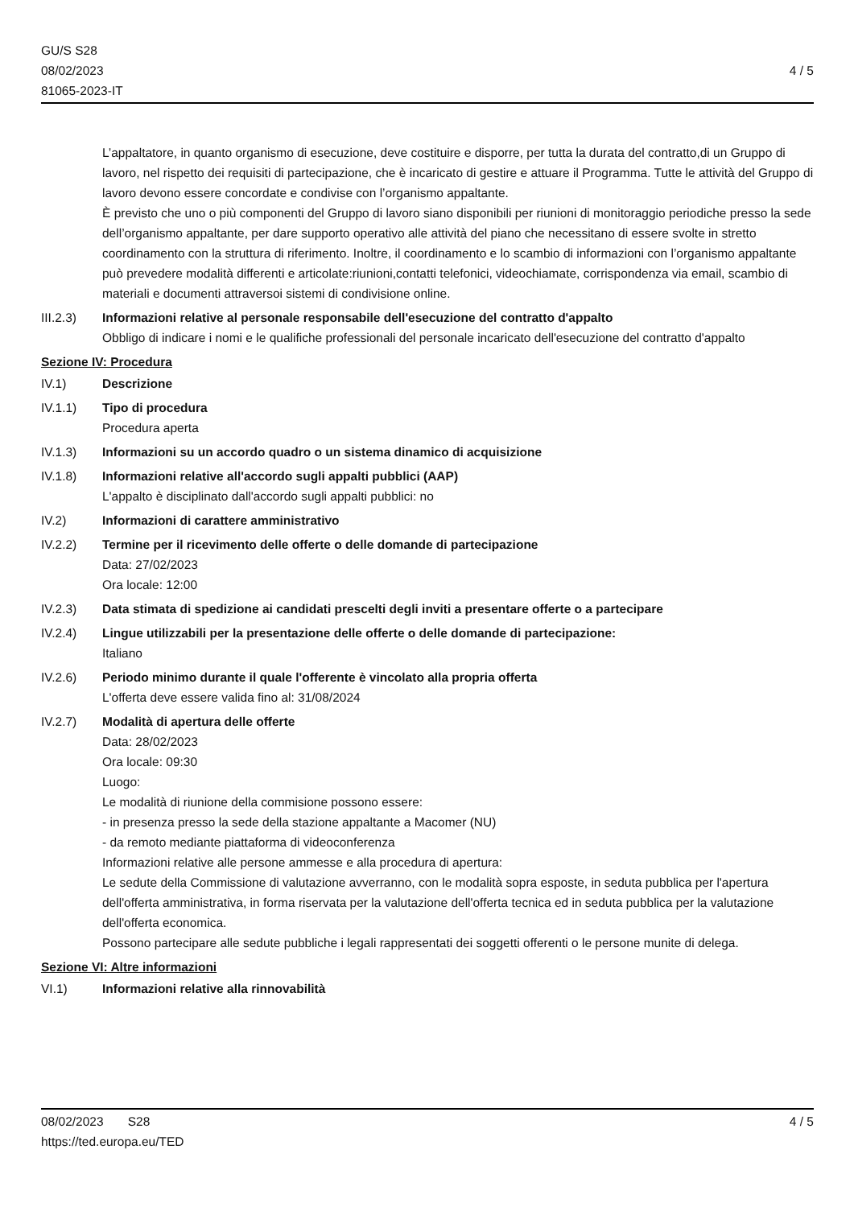GU/S S28
08/02/2023
81065-2023-IT
4 / 5
L’appaltatore, in quanto organismo di esecuzione, deve costituire e disporre, per tutta la durata del contratto,di un Gruppo di lavoro, nel rispetto dei requisiti di partecipazione, che è incaricato di gestire e attuare il Programma. Tutte le attività del Gruppo di lavoro devono essere concordate e condivise con l’organismo appaltante.
È previsto che uno o più componenti del Gruppo di lavoro siano disponibili per riunioni di monitoraggio periodiche presso la sede dell’organismo appaltante, per dare supporto operativo alle attività del piano che necessitano di essere svolte in stretto coordinamento con la struttura di riferimento. Inoltre, il coordinamento e lo scambio di informazioni con l’organismo appaltante può prevedere modalità differenti e articolate:riunioni,contatti telefonici, videochiamate, corrispondenza via email, scambio di materiali e documenti attraversoi sistemi di condivisione online.
III.2.3) Informazioni relative al personale responsabile dell'esecuzione del contratto d'appalto
Obbligo di indicare i nomi e le qualifiche professionali del personale incaricato dell'esecuzione del contratto d'appalto
Sezione IV: Procedura
IV.1) Descrizione
IV.1.1) Tipo di procedura
Procedura aperta
IV.1.3) Informazioni su un accordo quadro o un sistema dinamico di acquisizione
IV.1.8) Informazioni relative all'accordo sugli appalti pubblici (AAP)
L'appalto è disciplinato dall'accordo sugli appalti pubblici: no
IV.2) Informazioni di carattere amministrativo
IV.2.2) Termine per il ricevimento delle offerte o delle domande di partecipazione
Data: 27/02/2023
Ora locale: 12:00
IV.2.3) Data stimata di spedizione ai candidati prescelti degli inviti a presentare offerte o a partecipare
IV.2.4) Lingue utilizzabili per la presentazione delle offerte o delle domande di partecipazione:
Italiano
IV.2.6) Periodo minimo durante il quale l'offerente è vincolato alla propria offerta
L'offerta deve essere valida fino al: 31/08/2024
IV.2.7) Modalità di apertura delle offerte
Data: 28/02/2023
Ora locale: 09:30
Luogo:
Le modalità di riunione della commisione possono essere:
- in presenza presso la sede della stazione appaltante a Macomer (NU)
- da remoto mediante piattaforma di videoconferenza
Informazioni relative alle persone ammesse e alla procedura di apertura:
Le sedute della Commissione di valutazione avverranno, con le modalità sopra esposte, in seduta pubblica per l'apertura dell'offerta amministrativa, in forma riservata per la valutazione dell'offerta tecnica ed in seduta pubblica per la valutazione dell'offerta economica.
Possono partecipare alle sedute pubbliche i legali rappresentati dei soggetti offerenti o le persone munite di delega.
Sezione VI: Altre informazioni
VI.1) Informazioni relative alla rinnovabilità
08/02/2023 S28
https://ted.europa.eu/TED
4 / 5